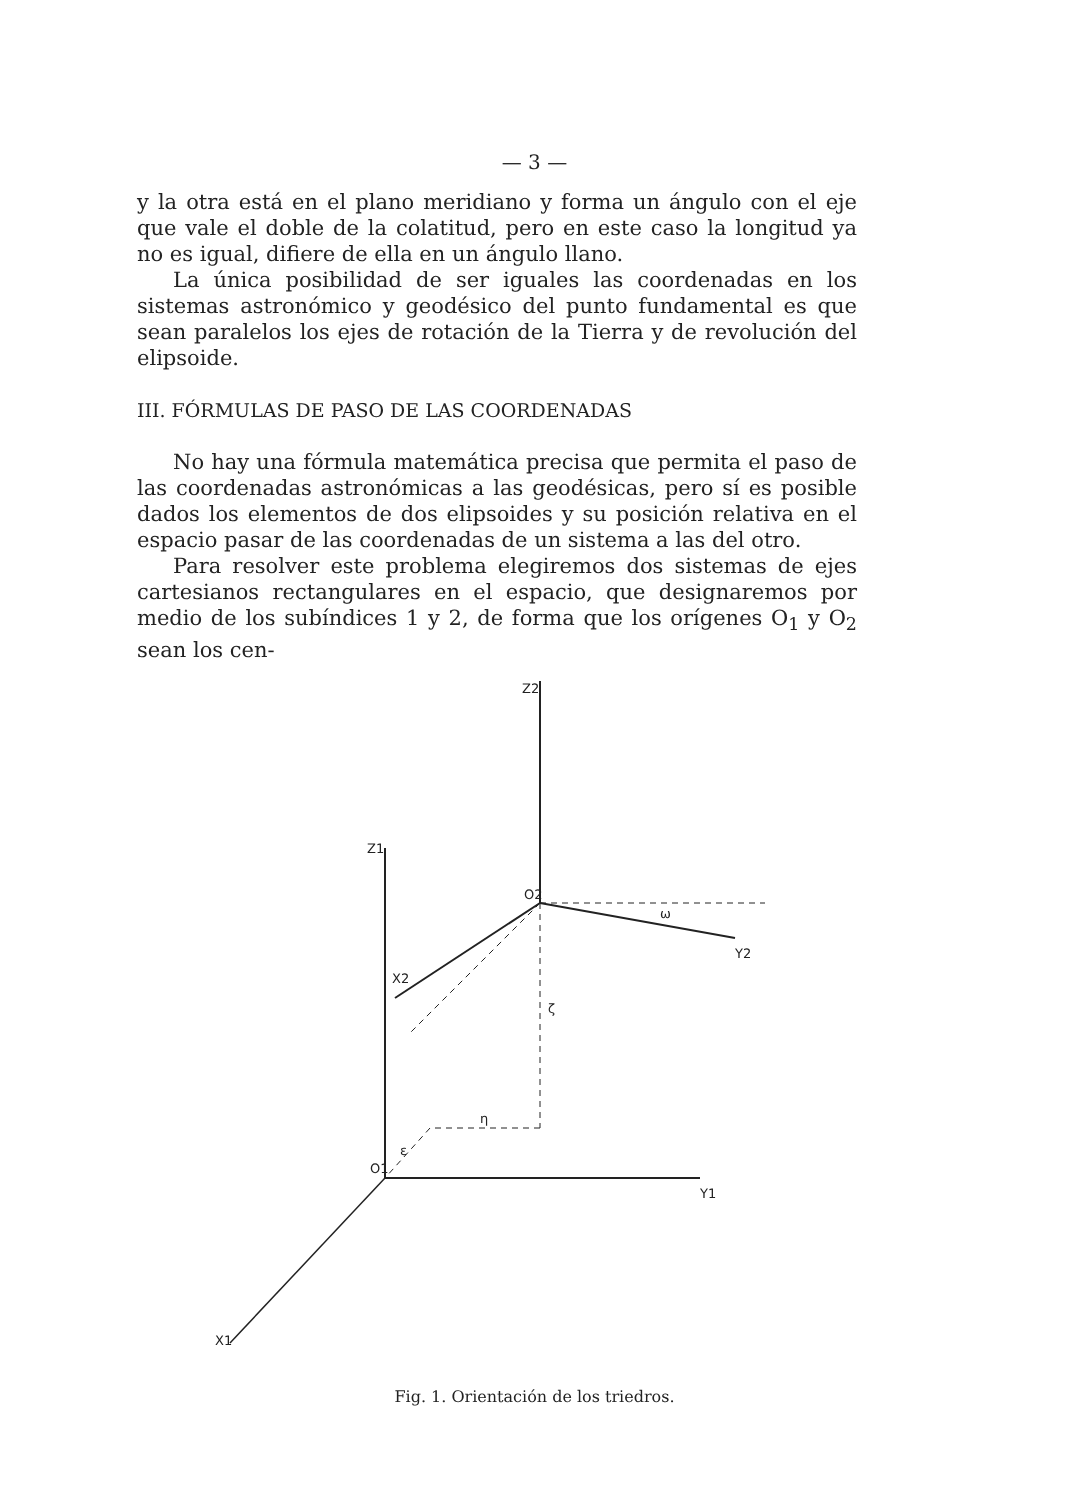— 3 —
y la otra está en el plano meridiano y forma un ángulo con el eje que vale el doble de la colatitud, pero en este caso la longitud ya no es igual, difiere de ella en un ángulo llano.
La única posibilidad de ser iguales las coordenadas en los sistemas astronómico y geodésico del punto fundamental es que sean paralelos los ejes de rotación de la Tierra y de revolución del elipsoide.
III. FÓRMULAS DE PASO DE LAS COORDENADAS
No hay una fórmula matemática precisa que permita el paso de las coordenadas astronómicas a las geodésicas, pero sí es posible dados los elementos de dos elipsoides y su posición relativa en el espacio pasar de las coordenadas de un sistema a las del otro.
Para resolver este problema elegiremos dos sistemas de ejes cartesianos rectangulares en el espacio, que designaremos por medio de los subíndices 1 y 2, de forma que los orígenes O<sub>1</sub> y O<sub>2</sub> sean los cen-
Z2
Z1
O2
X2
Y2
Y1
O1
X1
ζ
η
ε
ω
Fig. 1. Orientación de los triedros.